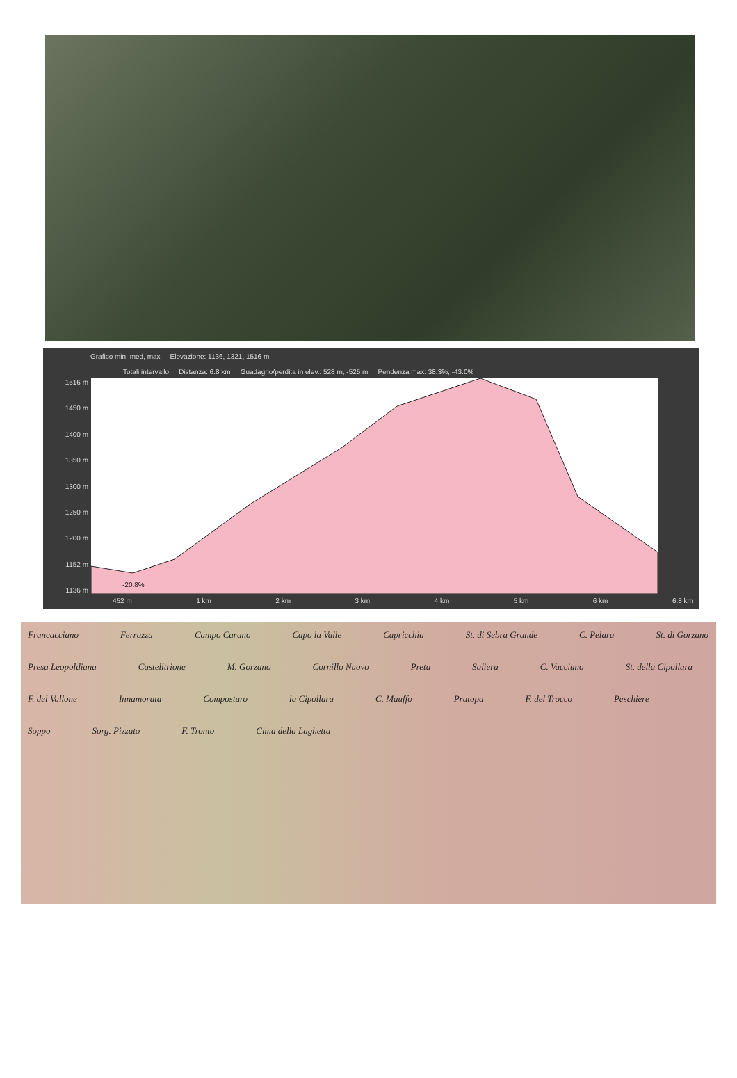Grafico min, med, max Elevazione: 1136, 1321, 1516 m
Totali intervallo Distanza: 6.8 km Guadagno/perdita in elev.: 528 m, -525 m Pendenza max: 38.3%, -43.0%
1516 m
1450 m
1400 m
1350 m
1300 m
1250 m
1200 m
1152 m
1136 m
-20.8%
452 m 1 km 2 km 3 km 4 km 5 km 6 km 6.8 km
Francacciano Ferrazza Campo Carano Capo la Valle Capricchia St. di Sebra Grande C. Pelara St. di Gorzano Presa Leopoldiana Castelltrione M. Gorzano Cornillo Nuovo Preta Saliera C. Vacciuno St. della Cipollara F. del Vallone Innamorata Composturo la Cipollara C. Mauffo Pratopa F. del Trocco Peschiere Soppo Sorg. Pizzuto F. Tronto Cima della Laghetta